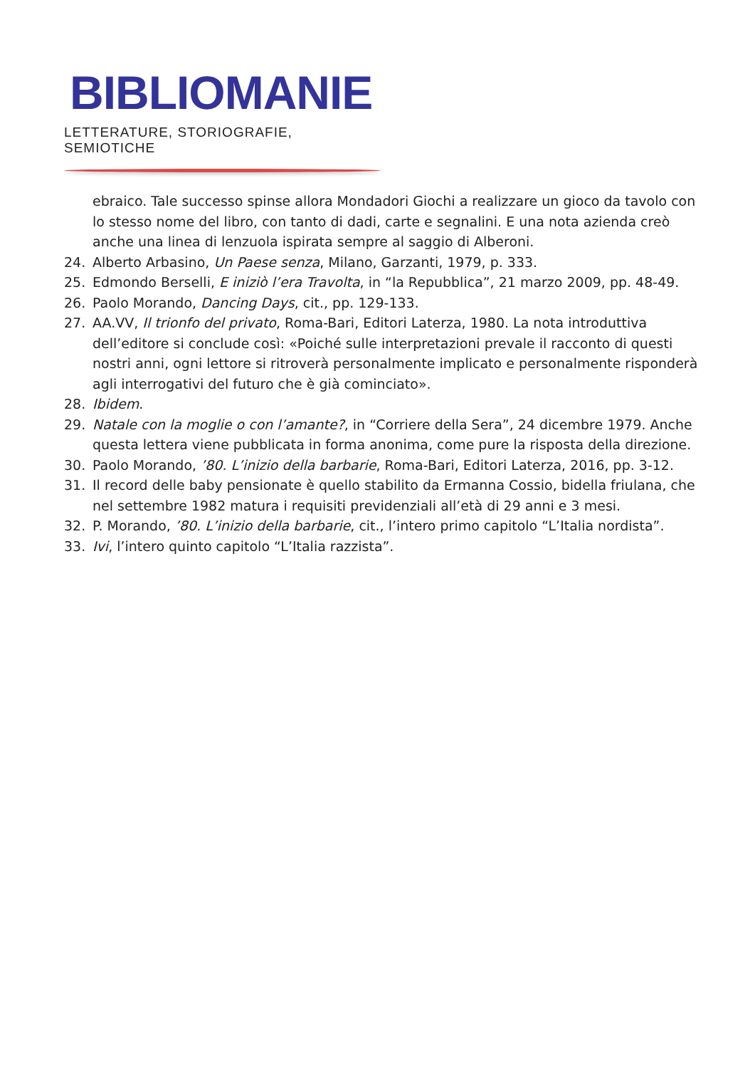BIBLIOMANIE
LETTERATURE, STORIOGRAFIE, SEMIOTICHE
ebraico. Tale successo spinse allora Mondadori Giochi a realizzare un gioco da tavolo con lo stesso nome del libro, con tanto di dadi, carte e segnalini. E una nota azienda creò anche una linea di lenzuola ispirata sempre al saggio di Alberoni.
24. Alberto Arbasino, Un Paese senza, Milano, Garzanti, 1979, p. 333.
25. Edmondo Berselli, E iniziò l’era Travolta, in “la Repubblica”, 21 marzo 2009, pp. 48-49.
26. Paolo Morando, Dancing Days, cit., pp. 129-133.
27. AA.VV, Il trionfo del privato, Roma-Bari, Editori Laterza, 1980. La nota introduttiva dell’editore si conclude così: «Poiché sulle interpretazioni prevale il racconto di questi nostri anni, ogni lettore si ritroverà personalmente implicato e personalmente risponderà agli interrogativi del futuro che è già cominciato».
28. Ibidem.
29. Natale con la moglie o con l’amante?, in “Corriere della Sera”, 24 dicembre 1979. Anche questa lettera viene pubblicata in forma anonima, come pure la risposta della direzione.
30. Paolo Morando, ’80. L’inizio della barbarie, Roma-Bari, Editori Laterza, 2016, pp. 3-12.
31. Il record delle baby pensionate è quello stabilito da Ermanna Cossio, bidella friulana, che nel settembre 1982 matura i requisiti previdenziali all’età di 29 anni e 3 mesi.
32. P. Morando, ’80. L’inizio della barbarie, cit., l’intero primo capitolo “L’Italia nordista”.
33. Ivi, l’intero quinto capitolo “L’Italia razzista”.